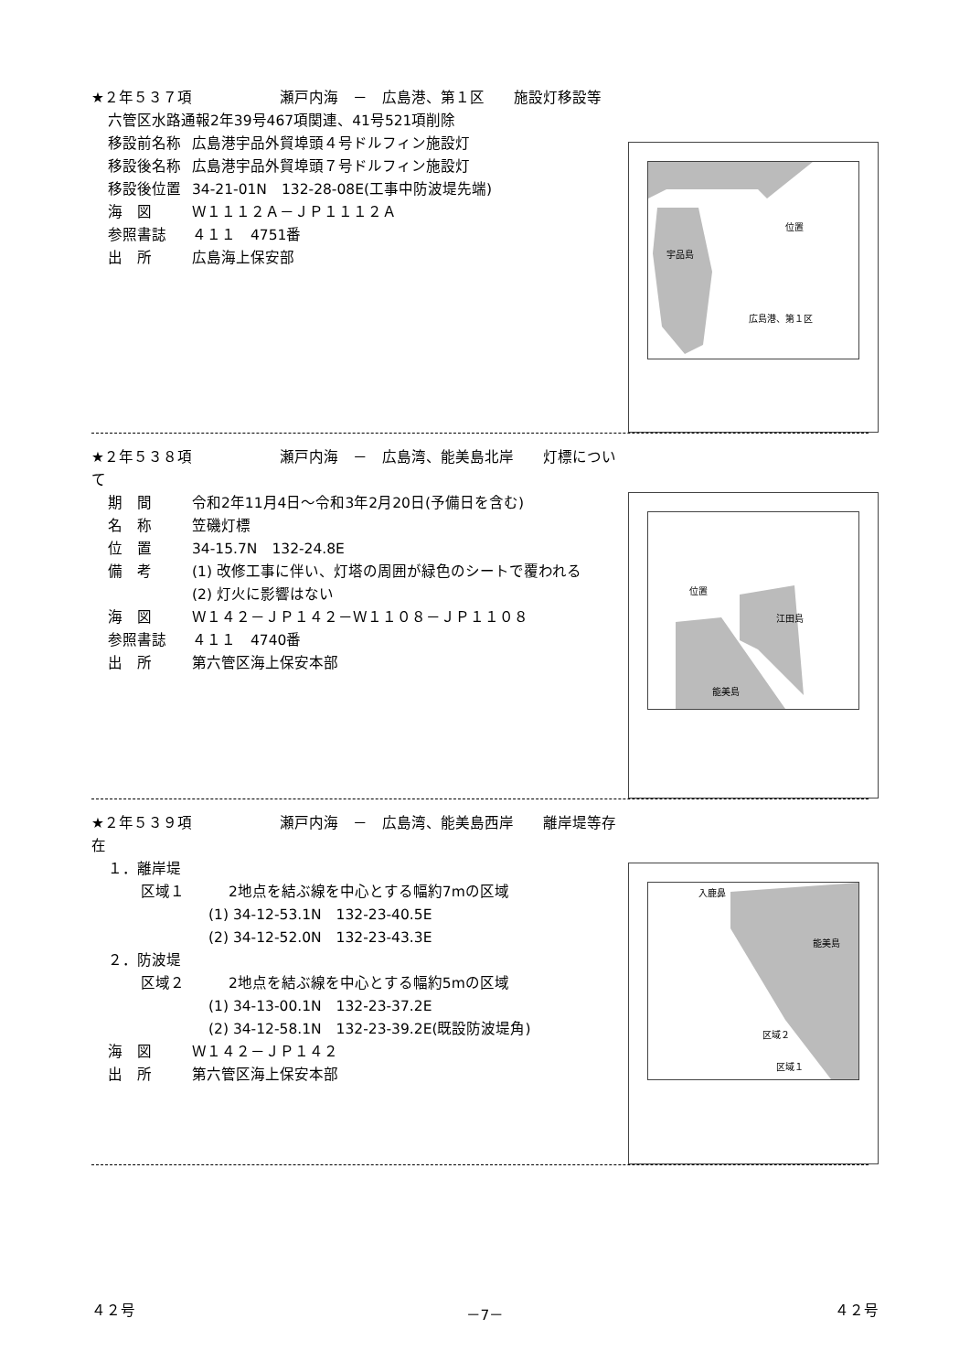★２年５３７項　　　　　　瀬戸内海　－　広島港、第１区　　施設灯移設等
六管区水路通報2年39号467項関連、41号521項削除
移設前名称 広島港宇品外貿埠頭４号ドルフィン施設灯
移設後名称 広島港宇品外貿埠頭７号ドルフィン施設灯
移設後位置 34-21-01N　132-28-08E(工事中防波堤先端)
海　図 Ｗ１１１２Ａ－ＪＰ１１１２Ａ
参照書誌 ４１１　4751番
出　所 広島海上保安部
宇品島
位置
広島港、第１区
★２年５３８項　　　　　　瀬戸内海　－　広島湾、能美島北岸　　灯標について
期　間 令和2年11月4日～令和3年2月20日(予備日を含む)
名　称 笠磯灯標
位　置 34-15.7N　132-24.8E
備　考 (1) 改修工事に伴い、灯塔の周囲が緑色のシートで覆われる
(2) 灯火に影響はない
海　図 Ｗ１４２－ＪＰ１４２－Ｗ１１０８－ＪＰ１１０８
参照書誌 ４１１　4740番
出　所 第六管区海上保安本部
位置
江田島
能美島
★２年５３９項　　　　　　瀬戸内海　－　広島湾、能美島西岸　　離岸堤等存在
１．離岸堤
区域１　　　2地点を結ぶ線を中心とする幅約7mの区域
(1) 34-12-53.1N　132-23-40.5E
(2) 34-12-52.0N　132-23-43.3E
２．防波堤
区域２　　　2地点を結ぶ線を中心とする幅約5mの区域
(1) 34-13-00.1N　132-23-37.2E
(2) 34-12-58.1N　132-23-39.2E(既設防波堤角)
海　図 Ｗ１４２－ＪＰ１４２
出　所 第六管区海上保安本部
入鹿鼻
能美島
区域２
区域１
４２号 －7－ ４２号